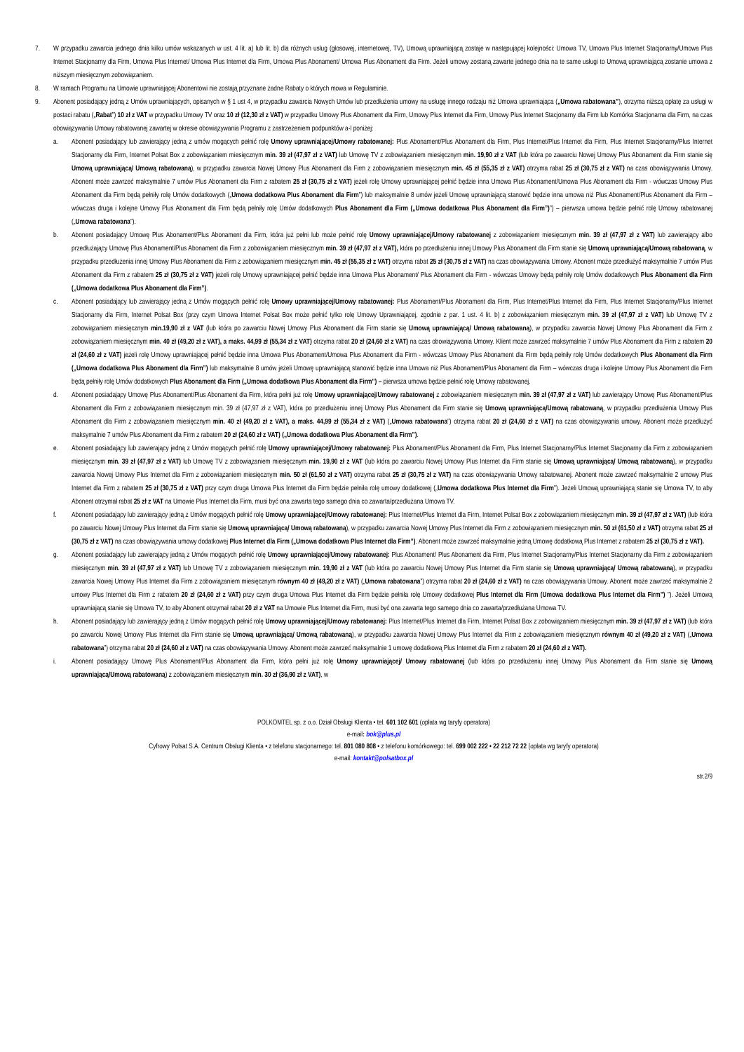7. W przypadku zawarcia jednego dnia kilku umów wskazanych w ust. 4 lit. a) lub lit. b) dla różnych usług (głosowej, internetowej, TV), Umową uprawniającą zostaje w następującej kolejności: Umowa TV, Umowa Plus Internet Stacjonarny/Umowa Plus Internet Stacjonarny dla Firm, Umowa Plus Internet/ Umowa Plus Internet dla Firm, Umowa Plus Abonament/ Umowa Plus Abonament dla Firm. Jeżeli umowy zostaną zawarte jednego dnia na te same usługi to Umową uprawniającą zostanie umowa z niższym miesięcznym zobowiązaniem.
8. W ramach Programu na Umowie uprawniającej Abonentowi nie zostają przyznane żadne Rabaty o których mowa w Regulaminie.
9. Abonent posiadający jedną z Umów uprawniających, opisanych w § 1 ust 4, w przypadku zawarcia Nowych Umów lub przedłużenia umowy na usługę innego rodzaju niż Umowa uprawniająca („Umowa rabatowana”), otrzyma niższą opłatę za usługi w postaci rabatu („Rabat”) 10 zł z VAT w przypadku Umowy TV oraz 10 zł (12,30 zł z VAT) w przypadku Umowy Plus Abonament dla Firm, Umowy Plus Internet dla Firm, Umowy Plus Internet Stacjonarny dla Firm lub Komórka Stacjonarna dla Firm, na czas obowiązywania Umowy rabatowanej zawartej w okresie obowiązywania Programu z zastrzeżeniem podpunktów a-l poniżej:
a. Abonent posiadający lub zawierający jedną z umów mogących pełnić rolę Umowy uprawniającej/Umowy rabatowanej: Plus Abonament/Plus Abonament dla Firm, Plus Internet/Plus Internet dla Firm, Plus Internet Stacjonarny/Plus Internet Stacjonarny dla Firm, Internet Polsat Box z zobowiązaniem miesięcznym min. 39 zł (47,97 zł z VAT) lub Umowę TV z zobowiązaniem miesięcznym min. 19,90 zł z VAT (lub która po zawarciu Nowej Umowy Plus Abonament dla Firm stanie się Umową uprawniającą/ Umową rabatowaną), w przypadku zawarcia Nowej Umowy Plus Abonament dla Firm z zobowiązaniem miesięcznym min. 45 zł (55,35 zł z VAT) otrzyma rabat 25 zł (30,75 zł z VAT) na czas obowiązywania Umowy. Abonent może zawrzeć maksymalnie 7 umów Plus Abonament dla Firm z rabatem 25 zł (30,75 zł z VAT) jeżeli rolę Umowy uprawniającej pełnić będzie inna Umowa Plus Abonament/Umowa Plus Abonament dla Firm - wówczas Umowy Plus Abonament dla Firm będą pełniły rolę Umów dodatkowych („Umowa dodatkowa Plus Abonament dla Firm”) lub maksymalnie 8 umów jeżeli Umowę uprawniającą stanowić będzie inna umowa niż Plus Abonament/Plus Abonament dla Firm – wówczas druga i kolejne Umowy Plus Abonament dla Firm będą pełniły rolę Umów dodatkowych Plus Abonament dla Firm („Umowa dodatkowa Plus Abonament dla Firm”)”) – pierwsza umowa będzie pełnić rolę Umowy rabatowanej („Umowa rabatowana”).
b. Abonent posiadający Umowę Plus Abonament/Plus Abonament dla Firm, która już pełni lub może pełnić rolę Umowy uprawniającej/Umowy rabatowanej z zobowiązaniem miesięcznym min. 39 zł (47,97 zł z VAT) lub zawierający albo przedłużający Umowę Plus Abonament/Plus Abonament dla Firm z zobowiązaniem miesięcznym min. 39 zł (47,97 zł z VAT), która po przedłużeniu innej Umowy Plus Abonament dla Firm stanie się Umową uprawniającą/Umową rabatowaną, w przypadku przedłużenia innej Umowy Plus Abonament dla Firm z zobowiązaniem miesięcznym min. 45 zł (55,35 zł z VAT) otrzyma rabat 25 zł (30,75 zł z VAT) na czas obowiązywania Umowy. Abonent może przedłużyć maksymalnie 7 umów Plus Abonament dla Firm z rabatem 25 zł (30,75 zł z VAT) jeżeli rolę Umowy uprawniającej pełnić będzie inna Umowa Plus Abonament/ Plus Abonament dla Firm - wówczas Umowy będą pełniły rolę Umów dodatkowych Plus Abonament dla Firm („Umowa dodatkowa Plus Abonament dla Firm”).
c. Abonent posiadający lub zawierający jedną z Umów mogących pełnić rolę Umowy uprawniającej/Umowy rabatowanej: Plus Abonament/Plus Abonament dla Firm, Plus Internet/Plus Internet dla Firm, Plus Internet Stacjonarny/Plus Internet Stacjonarny dla Firm, Internet Polsat Box (przy czym Umowa Internet Polsat Box może pełnić tylko rolę Umowy Uprawniającej, zgodnie z par. 1 ust. 4 lit. b) z zobowiązaniem miesięcznym min. 39 zł (47,97 zł z VAT) lub Umowę TV z zobowiązaniem miesięcznym min.19,90 zł z VAT (lub która po zawarciu Nowej Umowy Plus Abonament dla Firm stanie się Umową uprawniającą/ Umową rabatowaną), w przypadku zawarcia Nowej Umowy Plus Abonament dla Firm z zobowiązaniem miesięcznym min. 40 zł (49,20 zł z VAT), a maks. 44,99 zł (55,34 zł z VAT) otrzyma rabat 20 zł (24,60 zł z VAT) na czas obowiązywania Umowy. Klient może zawrzeć maksymalnie 7 umów Plus Abonament dla Firm z rabatem 20 zł (24,60 zł z VAT) jeżeli rolę Umowy uprawniającej pełnić będzie inna Umowa Plus Abonament/Umowa Plus Abonament dla Firm - wówczas Umowy Plus Abonament dla Firm będą pełniły rolę Umów dodatkowych Plus Abonament dla Firm („Umowa dodatkowa Plus Abonament dla Firm”) lub maksymalnie 8 umów jeżeli Umowę uprawniającą stanowić będzie inna Umowa niż Plus Abonament/Plus Abonament dla Firm – wówczas druga i kolejne Umowy Plus Abonament dla Firm będą pełniły rolę Umów dodatkowych Plus Abonament dla Firm („Umowa dodatkowa Plus Abonament dla Firm”) – pierwsza umowa będzie pełnić rolę Umowy rabatowanej.
d. Abonent posiadający Umowę Plus Abonament/Plus Abonament dla Firm, która pełni już rolę Umowy uprawniającej/Umowy rabatowanej z zobowiązaniem miesięcznym min. 39 zł (47,97 zł z VAT) lub zawierający Umowę Plus Abonament/Plus Abonament dla Firm z zobowiązaniem miesięcznym min. 39 zł (47,97 zł z VAT), która po przedłużeniu innej Umowy Plus Abonament dla Firm stanie się Umową uprawniającą/Umową rabatowaną, w przypadku przedłużenia Umowy Plus Abonament dla Firm z zobowiązaniem miesięcznym min. 40 zł (49,20 zł z VAT), a maks. 44,99 zł (55,34 zł z VAT) („Umowa rabatowana”) otrzyma rabat 20 zł (24,60 zł z VAT) na czas obowiązywania umowy. Abonent może przedłużyć maksymalnie 7 umów Plus Abonament dla Firm z rabatem 20 zł (24,60 zł z VAT) („Umowa dodatkowa Plus Abonament dla Firm”).
e. Abonent posiadający lub zawierający jedną z Umów mogących pełnić rolę Umowy uprawniającej/Umowy rabatowanej: Plus Abonament/Plus Abonament dla Firm, Plus Internet Stacjonarny/Plus Internet Stacjonarny dla Firm z zobowiązaniem miesięcznym min. 39 zł (47,97 zł z VAT) lub Umowę TV z zobowiązaniem miesięcznym min. 19,90 zł z VAT (lub która po zawarciu Nowej Umowy Plus Internet dla Firm stanie się Umową uprawniającą/ Umową rabatowaną), w przypadku zawarcia Nowej Umowy Plus Internet dla Firm z zobowiązaniem miesięcznym min. 50 zł (61,50 zł z VAT) otrzyma rabat 25 zł (30,75 zł z VAT) na czas obowiązywania Umowy rabatowanej. Abonent może zawrzeć maksymalnie 2 umowy Plus Internet dla Firm z rabatem 25 zł (30,75 zł z VAT) przy czym druga Umowa Plus Internet dla Firm będzie pełniła rolę umowy dodatkowej („Umowa dodatkowa Plus Internet dla Firm”). Jeżeli Umową uprawniającą stanie się Umowa TV, to aby Abonent otrzymał rabat 25 zł z VAT na Umowie Plus Internet dla Firm, musi być ona zawarta tego samego dnia co zawarta/przedłużana Umowa TV.
f. Abonent posiadający lub zawierający jedną z Umów mogących pełnić rolę Umowy uprawniającej/Umowy rabatowanej: Plus Internet/Plus Internet dla Firm, Internet Polsat Box z zobowiązaniem miesięcznym min. 39 zł (47,97 zł z VAT) (lub która po zawarciu Nowej Umowy Plus Internet dla Firm stanie się Umową uprawniającą/ Umową rabatowaną), w przypadku zawarcia Nowej Umowy Plus Internet dla Firm z zobowiązaniem miesięcznym min. 50 zł (61,50 zł z VAT) otrzyma rabat 25 zł (30,75 zł z VAT) na czas obowiązywania umowy dodatkowej Plus Internet dla Firm („Umowa dodatkowa Plus Internet dla Firm”). Abonent może zawrzeć maksymalnie jedną Umowę dodatkową Plus Internet z rabatem 25 zł (30,75 zł z VAT).
g. Abonent posiadający lub zawierający jedną z Umów mogących pełnić rolę Umowy uprawniającej/Umowy rabatowanej: Plus Abonament/ Plus Abonament dla Firm, Plus Internet Stacjonarny/Plus Internet Stacjonarny dla Firm z zobowiązaniem miesięcznym min. 39 zł (47,97 zł z VAT) lub Umowę TV z zobowiązaniem miesięcznym min. 19,90 zł z VAT (lub która po zawarciu Nowej Umowy Plus Internet dla Firm stanie się Umową uprawniającą/ Umową rabatowaną), w przypadku zawarcia Nowej Umowy Plus Internet dla Firm z zobowiązaniem miesięcznym równym 40 zł (49,20 zł z VAT) („Umowa rabatowana”) otrzyma rabat 20 zł (24,60 zł z VAT) na czas obowiązywania Umowy. Abonent może zawrzeć maksymalnie 2 umowy Plus Internet dla Firm z rabatem 20 zł (24,60 zł z VAT) przy czym druga Umowa Plus Internet dla Firm będzie pełniła rolę Umowy dodatkowej Plus Internet dla Firm (Umowa dodatkowa Plus Internet dla Firm”) ”). Jeżeli Umową uprawniającą stanie się Umowa TV, to aby Abonent otrzymał rabat 20 zł z VAT na Umowie Plus Internet dla Firm, musi być ona zawarta tego samego dnia co zawarta/przedłużana Umowa TV.
h. Abonent posiadający lub zawierający jedną z Umów mogących pełnić rolę Umowy uprawniającej/Umowy rabatowanej: Plus Internet/Plus Internet dla Firm, Internet Polsat Box z zobowiązaniem miesięcznym min. 39 zł (47,97 zł z VAT) (lub która po zawarciu Nowej Umowy Plus Internet dla Firm stanie się Umową uprawniającą/ Umową rabatowaną), w przypadku zawarcia Nowej Umowy Plus Internet dla Firm z zobowiązaniem miesięcznym równym 40 zł (49,20 zł z VAT) („Umowa rabatowana”) otrzyma rabat 20 zł (24,60 zł z VAT) na czas obowiązywania Umowy. Abonent może zawrzeć maksymalnie 1 umowę dodatkową Plus Internet dla Firm z rabatem 20 zł (24,60 zł z VAT).
i. Abonent posiadający Umowę Plus Abonament/Plus Abonament dla Firm, która pełni już rolę Umowy uprawniającej/ Umowy rabatowanej (lub która po przedłużeniu innej Umowy Plus Abonament dla Firm stanie się Umową uprawniającą/Umową rabatowaną) z zobowiązaniem miesięcznym min. 30 zł (36,90 zł z VAT), w
POLKOMTEL sp. z o.o. Dział Obsługi Klienta • tel. 601 102 601 (opłata wg taryfy operatora)
e-mail: bok@plus.pl
Cyfrowy Polsat S.A. Centrum Obsługi Klienta • z telefonu stacjonarnego: tel. 801 080 808 • z telefonu komórkowego: tel. 699 002 222 • 22 212 72 22 (opłata wg taryfy operatora)
e-mail: kontakt@polsatbox.pl
str.2/9